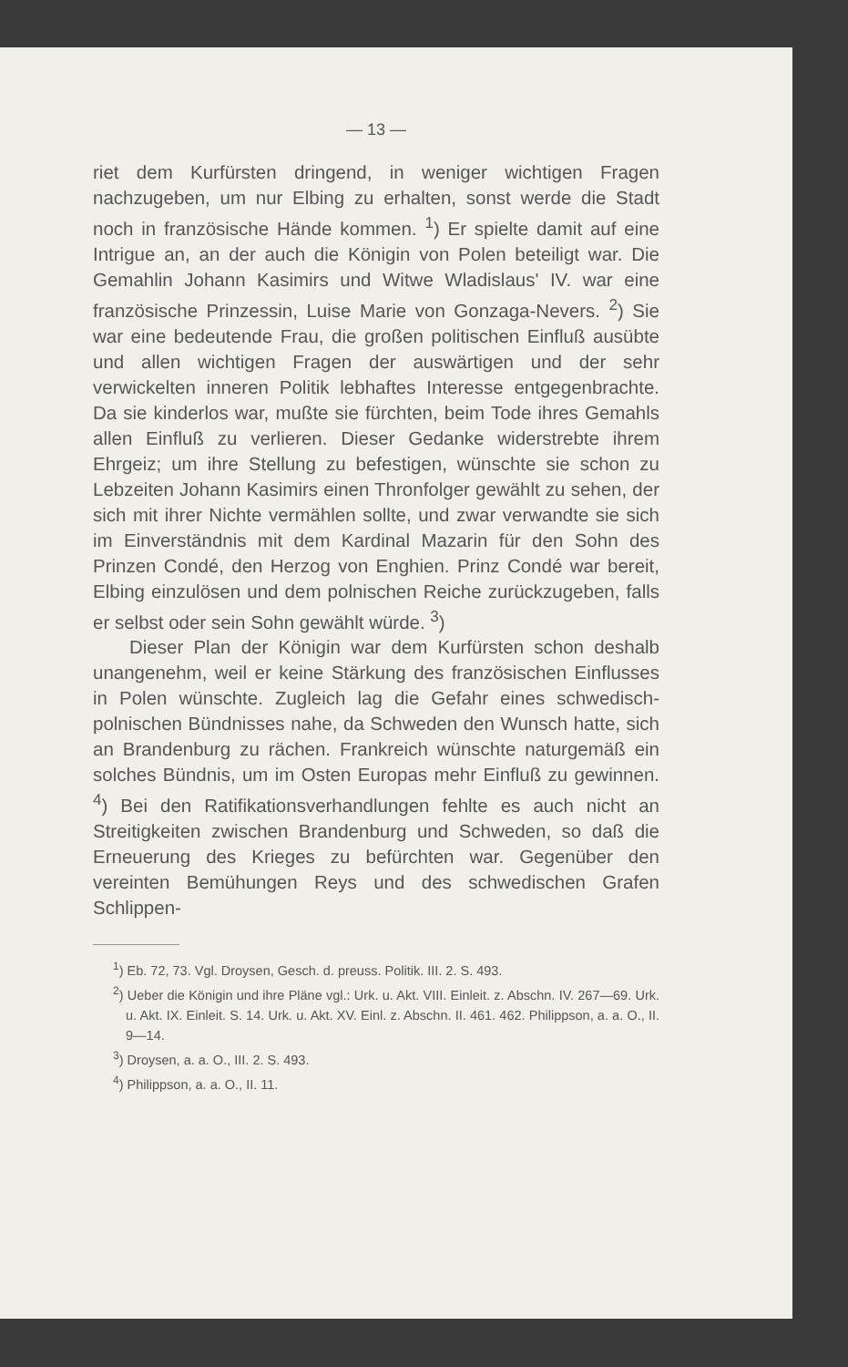— 13 —
riet dem Kurfürsten dringend, in weniger wichtigen Fragen nachzugeben, um nur Elbing zu erhalten, sonst werde die Stadt noch in französische Hände kommen. <sup>1</sup>) Er spielte damit auf eine Intrigue an, an der auch die Königin von Polen beteiligt war. Die Gemahlin Johann Kasimirs und Witwe Wladislaus' IV. war eine französische Prinzessin, Luise Marie von Gonzaga-Nevers. <sup>2</sup>) Sie war eine bedeutende Frau, die großen politischen Einfluß ausübte und allen wichtigen Fragen der auswärtigen und der sehr verwickelten inneren Politik lebhaftes Interesse entgegenbrachte. Da sie kinderlos war, mußte sie fürchten, beim Tode ihres Gemahls allen Einfluß zu verlieren. Dieser Gedanke widerstrebte ihrem Ehrgeiz; um ihre Stellung zu befestigen, wünschte sie schon zu Lebzeiten Johann Kasimirs einen Thronfolger gewählt zu sehen, der sich mit ihrer Nichte vermählen sollte, und zwar verwandte sie sich im Einverständnis mit dem Kardinal Mazarin für den Sohn des Prinzen Condé, den Herzog von Enghien. Prinz Condé war bereit, Elbing einzulösen und dem polnischen Reiche zurückzugeben, falls er selbst oder sein Sohn gewählt würde. <sup>3</sup>)
Dieser Plan der Königin war dem Kurfürsten schon deshalb unangenehm, weil er keine Stärkung des französischen Einflusses in Polen wünschte. Zugleich lag die Gefahr eines schwedisch-polnischen Bündnisses nahe, da Schweden den Wunsch hatte, sich an Brandenburg zu rächen. Frankreich wünschte naturgemäß ein solches Bündnis, um im Osten Europas mehr Einfluß zu gewinnen. <sup>4</sup>) Bei den Ratifikationsverhandlungen fehlte es auch nicht an Streitigkeiten zwischen Brandenburg und Schweden, so daß die Erneuerung des Krieges zu befürchten war. Gegenüber den vereinten Bemühungen Reys und des schwedischen Grafen Schlippen-
<sup>1</sup>) Eb. 72, 73. Vgl. Droysen, Gesch. d. preuss. Politik. III. 2. S. 493.
<sup>2</sup>) Ueber die Königin und ihre Pläne vgl.: Urk. u. Akt. VIII. Einleit. z. Abschn. IV. 267—69. Urk. u. Akt. IX. Einleit. S. 14. Urk. u. Akt. XV. Einl. z. Abschn. II. 461. 462. Philippson, a. a. O., II. 9—14.
<sup>3</sup>) Droysen, a. a. O., III. 2. S. 493.
<sup>4</sup>) Philippson, a. a. O., II. 11.